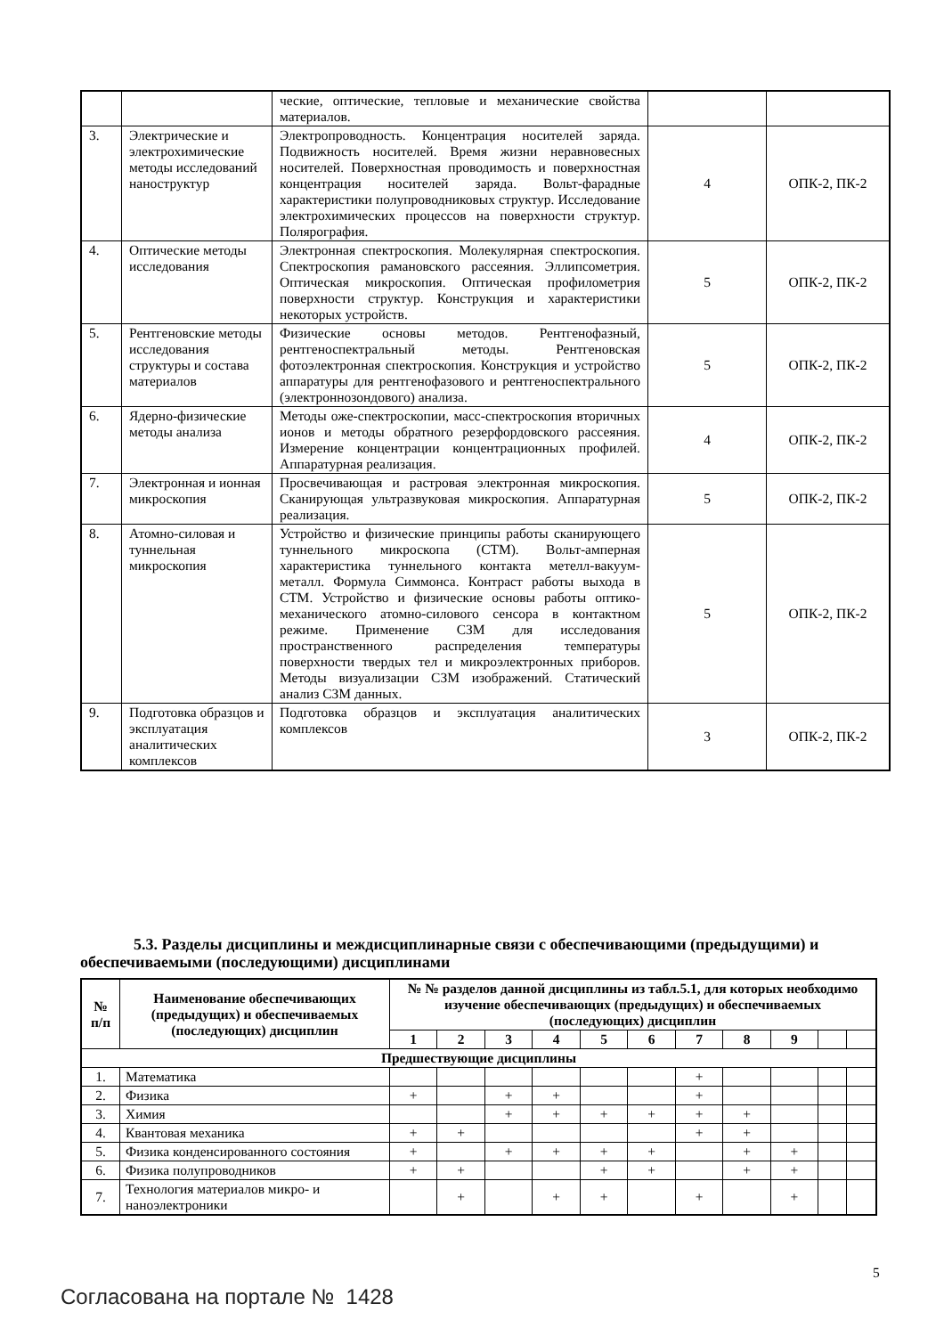| | | ческие, оптические, тепловые и механические свойства материалов. | | |
| 3. | Электрические и электрохимические методы исследований наноструктур | Электропроводность. Концентрация носителей заряда. Подвижность носителей. Время жизни неравновесных носителей. Поверхностная проводимость и поверхностная концентрация носителей заряда. Вольт-фарадные характеристики полупроводниковых структур. Исследование электрохимических процессов на поверхности структур. Полярография. | 4 | ОПК-2, ПК-2 |
| 4. | Оптические методы исследования | Электронная спектроскопия. Молекулярная спектроскопия. Спектроскопия рамановского рассеяния. Эллипсометрия. Оптическая микроскопия. Оптическая профилометрия поверхности структур. Конструкция и характеристики некоторых устройств. | 5 | ОПК-2, ПК-2 |
| 5. | Рентгеновские методы исследования структуры и состава материалов | Физические основы методов. Рентгенофазный, рентгеноспектральный методы. Рентгеновская фотоэлектронная спектроскопия. Конструкция и устройство аппаратуры для рентгенофазового и рентгеноспектрального (электроннозондового) анализа. | 5 | ОПК-2, ПК-2 |
| 6. | Ядерно-физические методы анализа | Методы оже-спектроскопии, масс-спектроскопия вторичных ионов и методы обратного резерфордовского рассеяния. Измерение концентрации концентрационных профилей. Аппаратурная реализация. | 4 | ОПК-2, ПК-2 |
| 7. | Электронная и ионная микроскопия | Просвечивающая и растровая электронная микроскопия. Сканирующая ультразвуковая микроскопия. Аппаратурная реализация. | 5 | ОПК-2, ПК-2 |
| 8. | Атомно-силовая и туннельная микроскопия | Устройство и физические принципы работы сканирующего туннельного микроскопа (СТМ). Вольт-амперная характеристика туннельного контакта метелл-вакуум-металл. Формула Симмонса. Контраст работы выхода в СТМ. Устройство и физические основы работы оптико-механического атомно-силового сенсора в контактном режиме. Применение СЗМ для исследования пространственного распределения температуры поверхности твердых тел и микроэлектронных приборов. Методы визуализации СЗМ изображений. Статический анализ СЗМ данных. | 5 | ОПК-2, ПК-2 |
| 9. | Подготовка образцов и эксплуатация аналитических комплексов | Подготовка образцов и эксплуатация аналитических комплексов | 3 | ОПК-2, ПК-2 |
5.3. Разделы дисциплины и междисциплинарные связи с обеспечивающими (предыдущими) и обеспечиваемыми (последующими) дисциплинами
| № п/п | Наименование обеспечивающих (предыдущих) и обеспечиваемых (последующих) дисциплин | № № разделов данной дисциплины из табл.5.1, для которых необходимо изучение обеспечивающих (предыдущих) и обеспечиваемых (последующих) дисциплин | | | | | | | | | | |
| --- | --- | --- | --- | --- | --- | --- | --- | --- | --- | --- | --- | --- |
| | | 1 | 2 | 3 | 4 | 5 | 6 | 7 | 8 | 9 | | |
| Предшествующие дисциплины | | | | | | | | | | | | |
| 1. | Математика | | | | | | | + | | | | |
| 2. | Физика | + | | + | + | | | + | | | | |
| 3. | Химия | | | + | + | + | + | + | + | | | |
| 4. | Квантовая механика | + | + | | | | | + | + | | | |
| 5. | Физика конденсированного состояния | + | | + | + | + | + | | + | + | | |
| 6. | Физика полупроводников | + | + | | | + | + | | + | + | | |
| 7. | Технология материалов микро- и наноэлектроники | | + | | + | + | | + | | + | | |
5
Согласована на портале № 1428